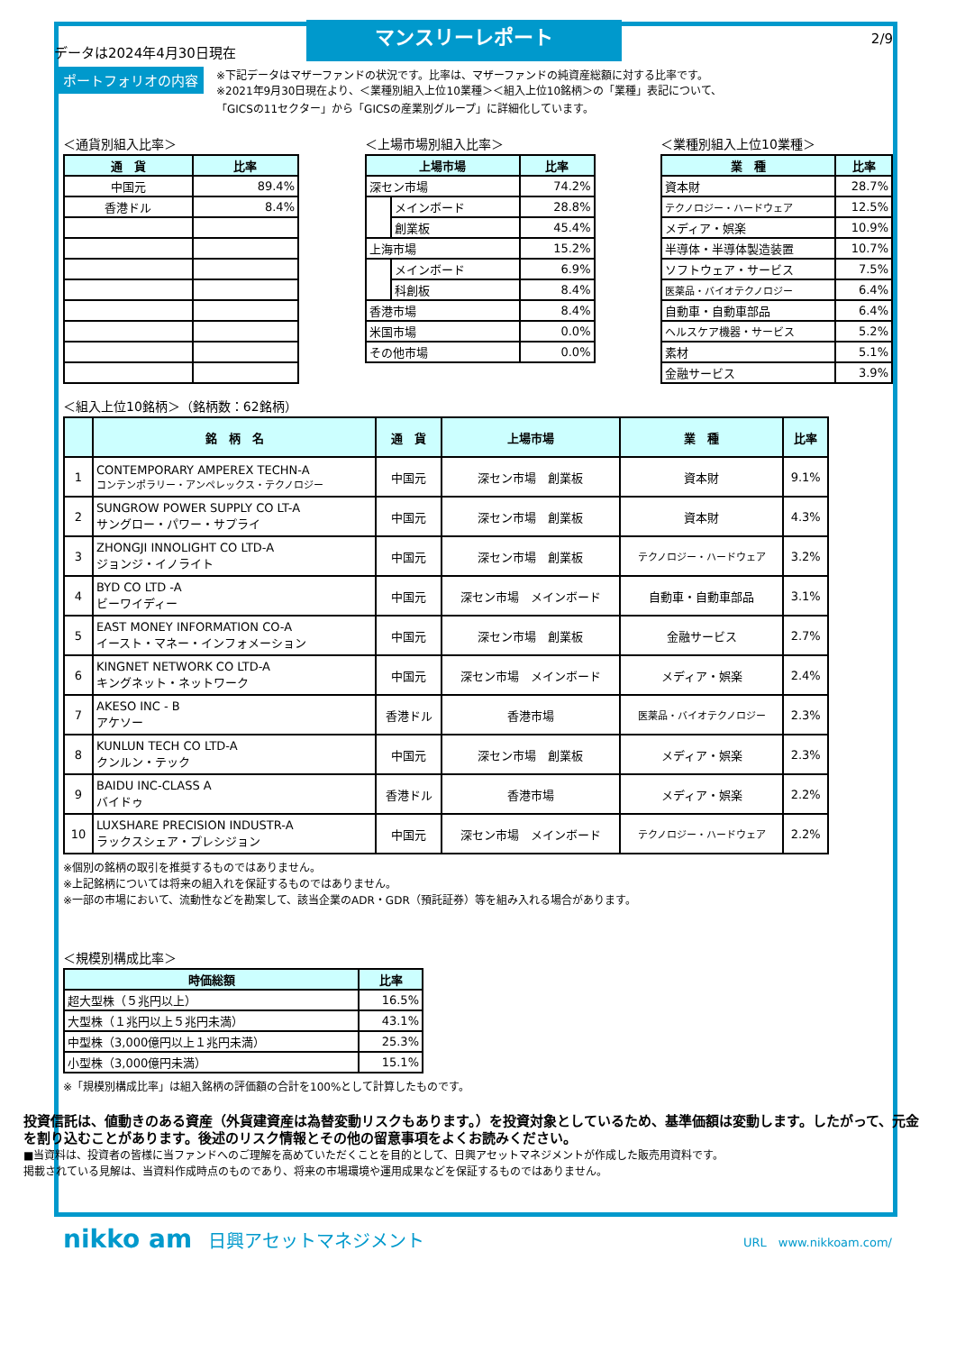データは2024年4月30日現在
マンスリーレポート
2/9
ポートフォリオの内容
※下記データはマザーファンドの状況です。比率は、マザーファンドの純資産総額に対する比率です。
※2021年9月30日現在より、＜業種別組入上位10業種＞＜組入上位10銘柄＞の「業種」表記について、
「GICSの11セクター」から「GICSの産業別グループ」に詳細化しています。
＜通貨別組入比率＞
| 通 貨 | 比率 |
| --- | --- |
| 中国元 | 89.4% |
| 香港ドル | 8.4% |
＜上場市場別組入比率＞
| 上場市場 | | 比率 |
| --- | --- | --- |
| 深セン市場 | | 74.2% |
| | メインボード | 28.8% |
| | 創業板 | 45.4% |
| 上海市場 | | 15.2% |
| | メインボード | 6.9% |
| | 科創板 | 8.4% |
| 香港市場 | | 8.4% |
| 米国市場 | | 0.0% |
| その他市場 | | 0.0% |
＜業種別組入上位10業種＞
| 業 種 | 比率 |
| --- | --- |
| 資本財 | 28.7% |
| テクノロジー・ハードウェア | 12.5% |
| メディア・娯楽 | 10.9% |
| 半導体・半導体製造装置 | 10.7% |
| ソフトウェア・サービス | 7.5% |
| 医薬品・バイオテクノロジー | 6.4% |
| 自動車・自動車部品 | 6.4% |
| ヘルスケア機器・サービス | 5.2% |
| 素材 | 5.1% |
| 金融サービス | 3.9% |
＜組入上位10銘柄＞（銘柄数：62銘柄）
| | 銘 柄 名 | 通 貨 | 上場市場 | 業 種 | 比率 |
| --- | --- | --- | --- | --- | --- |
| 1 | CONTEMPORARY AMPEREX TECHN-A コンテンポラリー・アンペレックス・テクノロジー | 中国元 | 深セン市場 創業板 | 資本財 | 9.1% |
| 2 | SUNGROW POWER SUPPLY CO LT-A サングロー・パワー・サプライ | 中国元 | 深セン市場 創業板 | 資本財 | 4.3% |
| 3 | ZHONGJI INNOLIGHT CO LTD-A ジョンジ・イノライト | 中国元 | 深セン市場 創業板 | テクノロジー・ハードウェア | 3.2% |
| 4 | BYD CO LTD -A ビーワイディー | 中国元 | 深セン市場 メインボード | 自動車・自動車部品 | 3.1% |
| 5 | EAST MONEY INFORMATION CO-A イースト・マネー・インフォメーション | 中国元 | 深セン市場 創業板 | 金融サービス | 2.7% |
| 6 | KINGNET NETWORK CO LTD-A キングネット・ネットワーク | 中国元 | 深セン市場 メインボード | メディア・娯楽 | 2.4% |
| 7 | AKESO INC - B アケソー | 香港ドル | 香港市場 | 医薬品・バイオテクノロジー | 2.3% |
| 8 | KUNLUN TECH CO LTD-A クンルン・テック | 中国元 | 深セン市場 創業板 | メディア・娯楽 | 2.3% |
| 9 | BAIDU INC-CLASS A バイドゥ | 香港ドル | 香港市場 | メディア・娯楽 | 2.2% |
| 10 | LUXSHARE PRECISION INDUSTR-A ラックスシェア・プレシジョン | 中国元 | 深セン市場 メインボード | テクノロジー・ハードウェア | 2.2% |
※個別の銘柄の取引を推奨するものではありません。
※上記銘柄については将来の組入れを保証するものではありません。
※一部の市場において、流動性などを勘案して、該当企業のADR・GDR（預託証券）等を組み入れる場合があります。
＜規模別構成比率＞
| 時価総額 | 比率 |
| --- | --- |
| 超大型株（５兆円以上） | 16.5% |
| 大型株（１兆円以上５兆円未満） | 43.1% |
| 中型株（3,000億円以上１兆円未満） | 25.3% |
| 小型株（3,000億円未満） | 15.1% |
※「規模別構成比率」は組入銘柄の評価額の合計を100%として計算したものです。
投資信託は、値動きのある資産（外貨建資産は為替変動リスクもあります。）を投資対象としているため、基準価額は変動します。したがって、元金を割り込むことがあります。後述のリスク情報とその他の留意事項をよくお読みください。
■当資料は、投資者の皆様に当ファンドへのご理解を高めていただくことを目的として、日興アセットマネジメントが作成した販売用資料です。
掲載されている見解は、当資料作成時点のものであり、将来の市場環境や運用成果などを保証するものではありません。
nikko am 日興アセットマネジメント
URL　www.nikkoam.com/